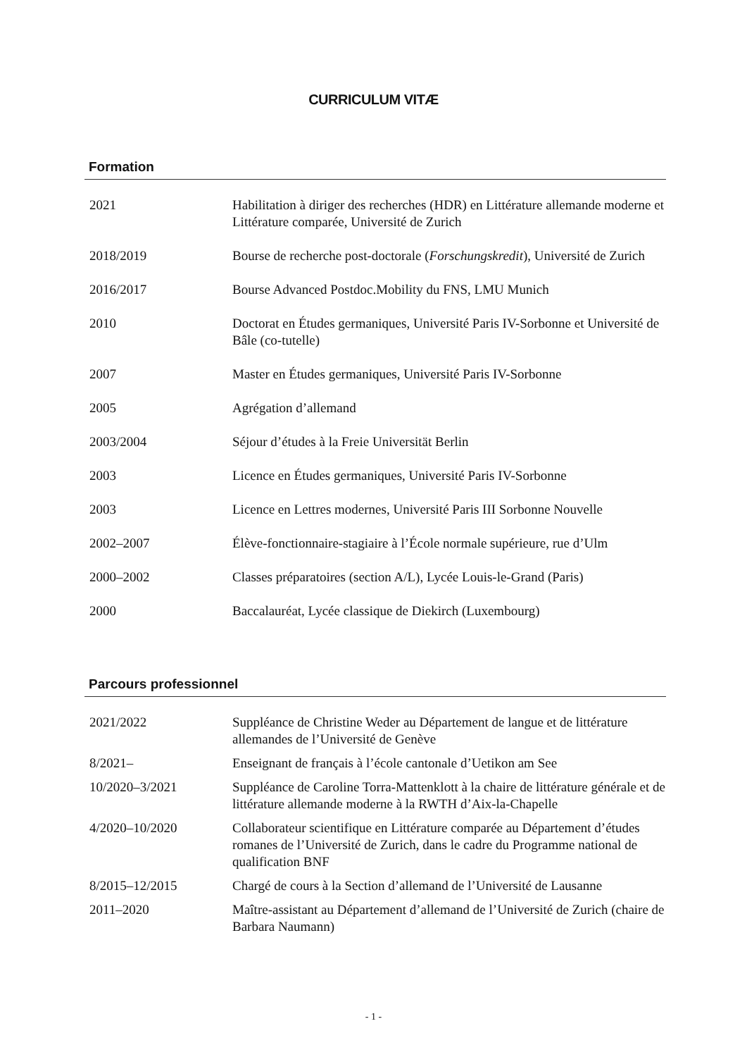CURRICULUM VITÆ
Formation
2021 Habilitation à diriger des recherches (HDR) en Littérature allemande moderne et Littérature comparée, Université de Zurich
2018/2019 Bourse de recherche post-doctorale (Forschungskredit), Université de Zurich
2016/2017 Bourse Advanced Postdoc.Mobility du FNS, LMU Munich
2010 Doctorat en Études germaniques, Université Paris IV-Sorbonne et Université de Bâle (co-tutelle)
2007 Master en Études germaniques, Université Paris IV-Sorbonne
2005 Agrégation d’allemand
2003/2004 Séjour d’études à la Freie Universität Berlin
2003 Licence en Études germaniques, Université Paris IV-Sorbonne
2003 Licence en Lettres modernes, Université Paris III Sorbonne Nouvelle
2002–2007 Élève-fonctionnaire-stagiaire à l’École normale supérieure, rue d’Ulm
2000–2002 Classes préparatoires (section A/L), Lycée Louis-le-Grand (Paris)
2000 Baccalauréat, Lycée classique de Diekirch (Luxembourg)
Parcours professionnel
2021/2022 Suppléance de Christine Weder au Département de langue et de littérature allemandes de l’Université de Genève
8/2021– Enseignant de français à l’école cantonale d’Uetikon am See
10/2020–3/2021 Suppléance de Caroline Torra-Mattenklott à la chaire de littérature générale et de littérature allemande moderne à la RWTH d’Aix-la-Chapelle
4/2020–10/2020 Collaborateur scientifique en Littérature comparée au Département d’études romanes de l’Université de Zurich, dans le cadre du Programme national de qualification BNF
8/2015–12/2015 Chargé de cours à la Section d’allemand de l’Université de Lausanne
2011–2020 Maître-assistant au Département d’allemand de l’Université de Zurich (chaire de Barbara Naumann)
- 1 -